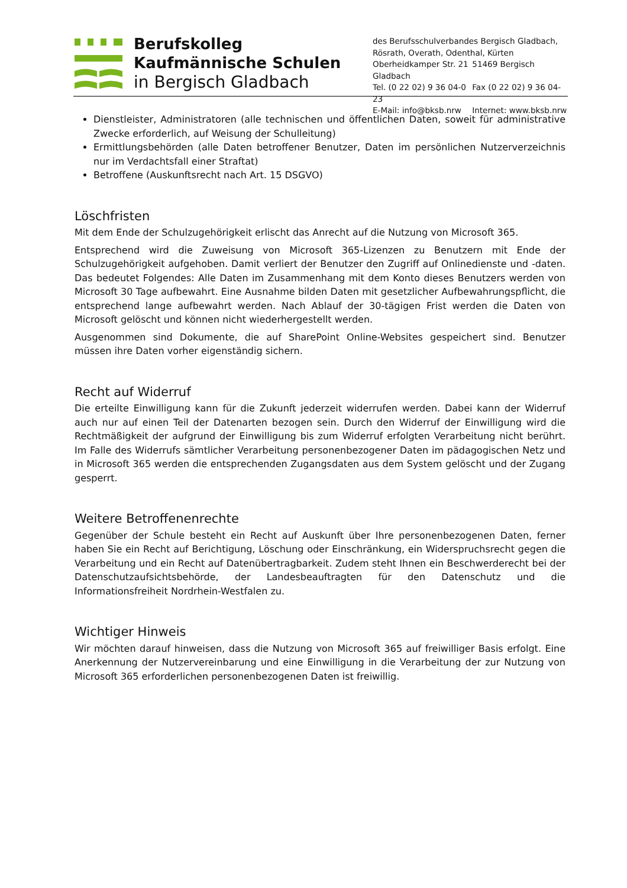Berufskolleg
Kaufmännische Schulen
in Bergisch Gladbach
des Berufsschulverbandes Bergisch Gladbach,
Rösrath, Overath, Odenthal, Kürten
Oberheidkamper Str. 21 51469 Bergisch Gladbach
Tel. (0 22 02) 9 36 04-0 Fax (0 22 02) 9 36 04-23
E-Mail: info@bksb.nrw Internet: www.bksb.nrw
Dienstleister, Administratoren (alle technischen und öffentlichen Daten, soweit für administrative Zwecke erforderlich, auf Weisung der Schulleitung)
Ermittlungsbehörden (alle Daten betroffener Benutzer, Daten im persönlichen Nutzerverzeichnis nur im Verdachtsfall einer Straftat)
Betroffene (Auskunftsrecht nach Art. 15 DSGVO)
Löschfristen
Mit dem Ende der Schulzugehörigkeit erlischt das Anrecht auf die Nutzung von Microsoft 365.
Entsprechend wird die Zuweisung von Microsoft 365-Lizenzen zu Benutzern mit Ende der Schulzugehörigkeit aufgehoben. Damit verliert der Benutzer den Zugriff auf Onlinedienste und -daten. Das bedeutet Folgendes: Alle Daten im Zusammenhang mit dem Konto dieses Benutzers werden von Microsoft 30 Tage aufbewahrt. Eine Ausnahme bilden Daten mit gesetzlicher Aufbewahrungspflicht, die entsprechend lange aufbewahrt werden. Nach Ablauf der 30-tägigen Frist werden die Daten von Microsoft gelöscht und können nicht wiederhergestellt werden.
Ausgenommen sind Dokumente, die auf SharePoint Online-Websites gespeichert sind. Benutzer müssen ihre Daten vorher eigenständig sichern.
Recht auf Widerruf
Die erteilte Einwilligung kann für die Zukunft jederzeit widerrufen werden. Dabei kann der Widerruf auch nur auf einen Teil der Datenarten bezogen sein. Durch den Widerruf der Einwilligung wird die Rechtmäßigkeit der aufgrund der Einwilligung bis zum Widerruf erfolgten Verarbeitung nicht berührt. Im Falle des Widerrufs sämtlicher Verarbeitung personenbezogener Daten im pädagogischen Netz und in Microsoft 365 werden die entsprechenden Zugangsdaten aus dem System gelöscht und der Zugang gesperrt.
Weitere Betroffenenrechte
Gegenüber der Schule besteht ein Recht auf Auskunft über Ihre personenbezogenen Daten, ferner haben Sie ein Recht auf Berichtigung, Löschung oder Einschränkung, ein Widerspruchsrecht gegen die Verarbeitung und ein Recht auf Datenübertragbarkeit. Zudem steht Ihnen ein Beschwerderecht bei der Datenschutzaufsichtsbehörde, der Landesbeauftragten für den Datenschutz und die Informationsfreiheit Nordrhein-Westfalen zu.
Wichtiger Hinweis
Wir möchten darauf hinweisen, dass die Nutzung von Microsoft 365 auf freiwilliger Basis erfolgt. Eine Anerkennung der Nutzervereinbarung und eine Einwilligung in die Verarbeitung der zur Nutzung von Microsoft 365 erforderlichen personenbezogenen Daten ist freiwillig.